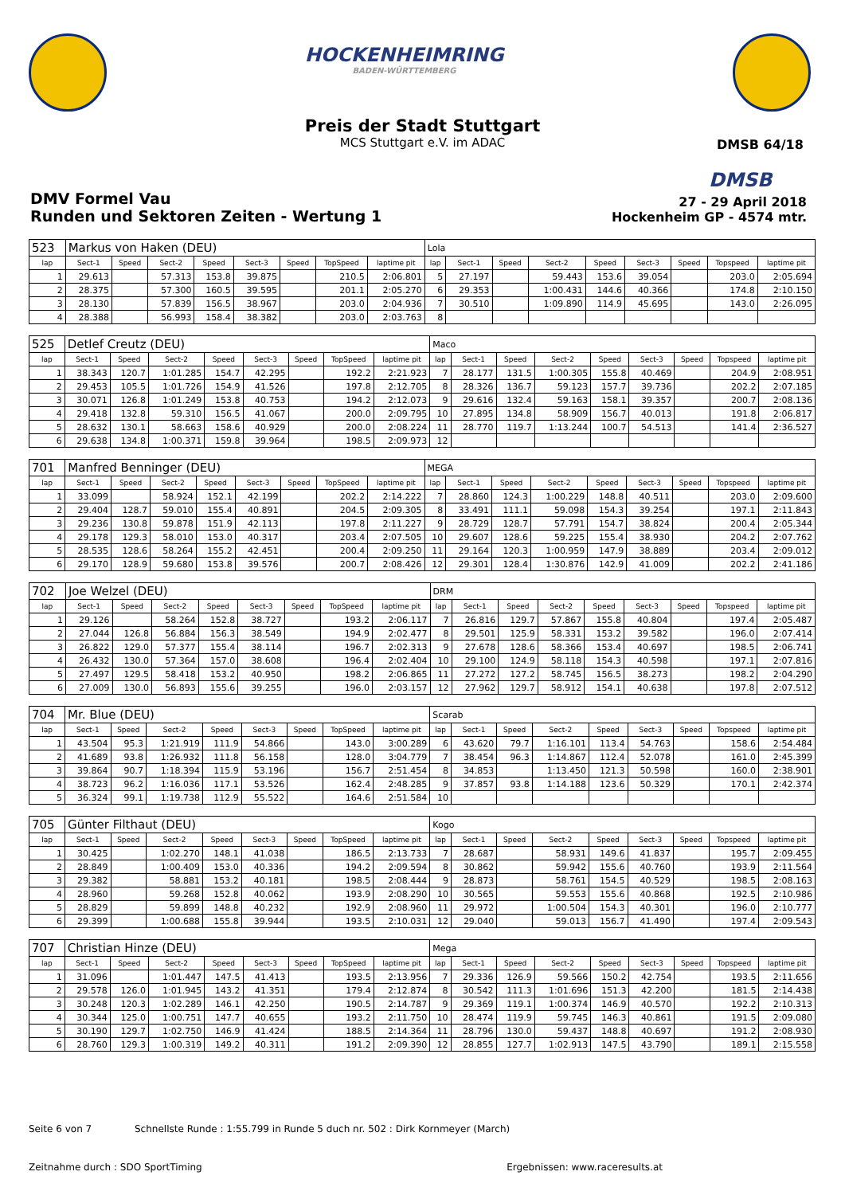HOCKENHEIMRING
BADEN-WÜRTTEMBERG
Preis der Stadt Stuttgart
MCS Stuttgart e.V. im ADAC
DMSB 64/18
DMSB
DMV Formel Vau
Runden und Sektoren Zeiten - Wertung 1
27 - 29 April 2018
Hockenheim GP - 4574 mtr.
| 523 | Markus von Haken (DEU) | | | | | | | | Lola | | | | | | | | |
| lap | Sect-1 | Speed | Sect-2 | Speed | Sect-3 | Speed | TopSpeed | laptime pit | lap | Sect-1 | Speed | Sect-2 | Speed | Sect-3 | Speed | Topspeed | laptime pit |
| 1 | 29.613 | | 57.313 | 153.8 | 39.875 | | 210.5 | 2:06.801 | 5 | 27.197 | | 59.443 | 153.6 | 39.054 | | 203.0 | 2:05.694 |
| 2 | 28.375 | | 57.300 | 160.5 | 39.595 | | 201.1 | 2:05.270 | 6 | 29.353 | | 1:00.431 | 144.6 | 40.366 | | 174.8 | 2:10.150 |
| 3 | 28.130 | | 57.839 | 156.5 | 38.967 | | 203.0 | 2:04.936 | 7 | 30.510 | | 1:09.890 | 114.9 | 45.695 | | 143.0 | 2:26.095 |
| 4 | 28.388 | | 56.993 | 158.4 | 38.382 | | 203.0 | 2:03.763 | 8 | | | | | | | | |
| 525 | Detlef Creutz (DEU) | | | | | | | | Maco | | | | | | | | |
| lap | Sect-1 | Speed | Sect-2 | Speed | Sect-3 | Speed | TopSpeed | laptime pit | lap | Sect-1 | Speed | Sect-2 | Speed | Sect-3 | Speed | Topspeed | laptime pit |
| 1 | 38.343 | 120.7 | 1:01.285 | 154.7 | 42.295 | | 192.2 | 2:21.923 | 7 | 28.177 | 131.5 | 1:00.305 | 155.8 | 40.469 | | 204.9 | 2:08.951 |
| 2 | 29.453 | 105.5 | 1:01.726 | 154.9 | 41.526 | | 197.8 | 2:12.705 | 8 | 28.326 | 136.7 | 59.123 | 157.7 | 39.736 | | 202.2 | 2:07.185 |
| 3 | 30.071 | 126.8 | 1:01.249 | 153.8 | 40.753 | | 194.2 | 2:12.073 | 9 | 29.616 | 132.4 | 59.163 | 158.1 | 39.357 | | 200.7 | 2:08.136 |
| 4 | 29.418 | 132.8 | 59.310 | 156.5 | 41.067 | | 200.0 | 2:09.795 | 10 | 27.895 | 134.8 | 58.909 | 156.7 | 40.013 | | 191.8 | 2:06.817 |
| 5 | 28.632 | 130.1 | 58.663 | 158.6 | 40.929 | | 200.0 | 2:08.224 | 11 | 28.770 | 119.7 | 1:13.244 | 100.7 | 54.513 | | 141.4 | 2:36.527 |
| 6 | 29.638 | 134.8 | 1:00.371 | 159.8 | 39.964 | | 198.5 | 2:09.973 | 12 | | | | | | | | |
| 701 | Manfred Benninger (DEU) | | | | | | | | MEGA | | | | | | | | |
| lap | Sect-1 | Speed | Sect-2 | Speed | Sect-3 | Speed | TopSpeed | laptime pit | lap | Sect-1 | Speed | Sect-2 | Speed | Sect-3 | Speed | Topspeed | laptime pit |
| 1 | 33.099 | | 58.924 | 152.1 | 42.199 | | 202.2 | 2:14.222 | 7 | 28.860 | 124.3 | 1:00.229 | 148.8 | 40.511 | | 203.0 | 2:09.600 |
| 2 | 29.404 | 128.7 | 59.010 | 155.4 | 40.891 | | 204.5 | 2:09.305 | 8 | 33.491 | 111.1 | 59.098 | 154.3 | 39.254 | | 197.1 | 2:11.843 |
| 3 | 29.236 | 130.8 | 59.878 | 151.9 | 42.113 | | 197.8 | 2:11.227 | 9 | 28.729 | 128.7 | 57.791 | 154.7 | 38.824 | | 200.4 | 2:05.344 |
| 4 | 29.178 | 129.3 | 58.010 | 153.0 | 40.317 | | 203.4 | 2:07.505 | 10 | 29.607 | 128.6 | 59.225 | 155.4 | 38.930 | | 204.2 | 2:07.762 |
| 5 | 28.535 | 128.6 | 58.264 | 155.2 | 42.451 | | 200.4 | 2:09.250 | 11 | 29.164 | 120.3 | 1:00.959 | 147.9 | 38.889 | | 203.4 | 2:09.012 |
| 6 | 29.170 | 128.9 | 59.680 | 153.8 | 39.576 | | 200.7 | 2:08.426 | 12 | 29.301 | 128.4 | 1:30.876 | 142.9 | 41.009 | | 202.2 | 2:41.186 |
| 702 | Joe Welzel (DEU) | | | | | | | | DRM | | | | | | | | |
| lap | Sect-1 | Speed | Sect-2 | Speed | Sect-3 | Speed | TopSpeed | laptime pit | lap | Sect-1 | Speed | Sect-2 | Speed | Sect-3 | Speed | Topspeed | laptime pit |
| 1 | 29.126 | | 58.264 | 152.8 | 38.727 | | 193.2 | 2:06.117 | 7 | 26.816 | 129.7 | 57.867 | 155.8 | 40.804 | | 197.4 | 2:05.487 |
| 2 | 27.044 | 126.8 | 56.884 | 156.3 | 38.549 | | 194.9 | 2:02.477 | 8 | 29.501 | 125.9 | 58.331 | 153.2 | 39.582 | | 196.0 | 2:07.414 |
| 3 | 26.822 | 129.0 | 57.377 | 155.4 | 38.114 | | 196.7 | 2:02.313 | 9 | 27.678 | 128.6 | 58.366 | 153.4 | 40.697 | | 198.5 | 2:06.741 |
| 4 | 26.432 | 130.0 | 57.364 | 157.0 | 38.608 | | 196.4 | 2:02.404 | 10 | 29.100 | 124.9 | 58.118 | 154.3 | 40.598 | | 197.1 | 2:07.816 |
| 5 | 27.497 | 129.5 | 58.418 | 153.2 | 40.950 | | 198.2 | 2:06.865 | 11 | 27.272 | 127.2 | 58.745 | 156.5 | 38.273 | | 198.2 | 2:04.290 |
| 6 | 27.009 | 130.0 | 56.893 | 155.6 | 39.255 | | 196.0 | 2:03.157 | 12 | 27.962 | 129.7 | 58.912 | 154.1 | 40.638 | | 197.8 | 2:07.512 |
| 704 | Mr. Blue (DEU) | | | | | | | | Scarab | | | | | | | | |
| lap | Sect-1 | Speed | Sect-2 | Speed | Sect-3 | Speed | TopSpeed | laptime pit | lap | Sect-1 | Speed | Sect-2 | Speed | Sect-3 | Speed | Topspeed | laptime pit |
| 1 | 43.504 | 95.3 | 1:21.919 | 111.9 | 54.866 | | 143.0 | 3:00.289 | 6 | 43.620 | 79.7 | 1:16.101 | 113.4 | 54.763 | | 158.6 | 2:54.484 |
| 2 | 41.689 | 93.8 | 1:26.932 | 111.8 | 56.158 | | 128.0 | 3:04.779 | 7 | 38.454 | 96.3 | 1:14.867 | 112.4 | 52.078 | | 161.0 | 2:45.399 |
| 3 | 39.864 | 90.7 | 1:18.394 | 115.9 | 53.196 | | 156.7 | 2:51.454 | 8 | 34.853 | | 1:13.450 | 121.3 | 50.598 | | 160.0 | 2:38.901 |
| 4 | 38.723 | 96.2 | 1:16.036 | 117.1 | 53.526 | | 162.4 | 2:48.285 | 9 | 37.857 | 93.8 | 1:14.188 | 123.6 | 50.329 | | 170.1 | 2:42.374 |
| 5 | 36.324 | 99.1 | 1:19.738 | 112.9 | 55.522 | | 164.6 | 2:51.584 | 10 | | | | | | | | |
| 705 | Günter Filthaut (DEU) | | | | | | | | Kogo | | | | | | | | |
| lap | Sect-1 | Speed | Sect-2 | Speed | Sect-3 | Speed | TopSpeed | laptime pit | lap | Sect-1 | Speed | Sect-2 | Speed | Sect-3 | Speed | Topspeed | laptime pit |
| 1 | 30.425 | | 1:02.270 | 148.1 | 41.038 | | 186.5 | 2:13.733 | 7 | 28.687 | | 58.931 | 149.6 | 41.837 | | 195.7 | 2:09.455 |
| 2 | 28.849 | | 1:00.409 | 153.0 | 40.336 | | 194.2 | 2:09.594 | 8 | 30.862 | | 59.942 | 155.6 | 40.760 | | 193.9 | 2:11.564 |
| 3 | 29.382 | | 58.881 | 153.2 | 40.181 | | 198.5 | 2:08.444 | 9 | 28.873 | | 58.761 | 154.5 | 40.529 | | 198.5 | 2:08.163 |
| 4 | 28.960 | | 59.268 | 152.8 | 40.062 | | 193.9 | 2:08.290 | 10 | 30.565 | | 59.553 | 155.6 | 40.868 | | 192.5 | 2:10.986 |
| 5 | 28.829 | | 59.899 | 148.8 | 40.232 | | 192.9 | 2:08.960 | 11 | 29.972 | | 1:00.504 | 154.3 | 40.301 | | 196.0 | 2:10.777 |
| 6 | 29.399 | | 1:00.688 | 155.8 | 39.944 | | 193.5 | 2:10.031 | 12 | 29.040 | | 59.013 | 156.7 | 41.490 | | 197.4 | 2:09.543 |
| 707 | Christian Hinze (DEU) | | | | | | | | Mega | | | | | | | | |
| lap | Sect-1 | Speed | Sect-2 | Speed | Sect-3 | Speed | TopSpeed | laptime pit | lap | Sect-1 | Speed | Sect-2 | Speed | Sect-3 | Speed | Topspeed | laptime pit |
| 1 | 31.096 | | 1:01.447 | 147.5 | 41.413 | | 193.5 | 2:13.956 | 7 | 29.336 | 126.9 | 59.566 | 150.2 | 42.754 | | 193.5 | 2:11.656 |
| 2 | 29.578 | 126.0 | 1:01.945 | 143.2 | 41.351 | | 179.4 | 2:12.874 | 8 | 30.542 | 111.3 | 1:01.696 | 151.3 | 42.200 | | 181.5 | 2:14.438 |
| 3 | 30.248 | 120.3 | 1:02.289 | 146.1 | 42.250 | | 190.5 | 2:14.787 | 9 | 29.369 | 119.1 | 1:00.374 | 146.9 | 40.570 | | 192.2 | 2:10.313 |
| 4 | 30.344 | 125.0 | 1:00.751 | 147.7 | 40.655 | | 193.2 | 2:11.750 | 10 | 28.474 | 119.9 | 59.745 | 146.3 | 40.861 | | 191.5 | 2:09.080 |
| 5 | 30.190 | 129.7 | 1:02.750 | 146.9 | 41.424 | | 188.5 | 2:14.364 | 11 | 28.796 | 130.0 | 59.437 | 148.8 | 40.697 | | 191.2 | 2:08.930 |
| 6 | 28.760 | 129.3 | 1:00.319 | 149.2 | 40.311 | | 191.2 | 2:09.390 | 12 | 28.855 | 127.7 | 1:02.913 | 147.5 | 43.790 | | 189.1 | 2:15.558 |
Seite 6 von 7 Schnellste Runde : 1:55.799 in Runde 5 duch nr. 502 : Dirk Kornmeyer (March)
Zeitnahme durch : SDO SportTiming Ergebnissen: www.raceresults.at